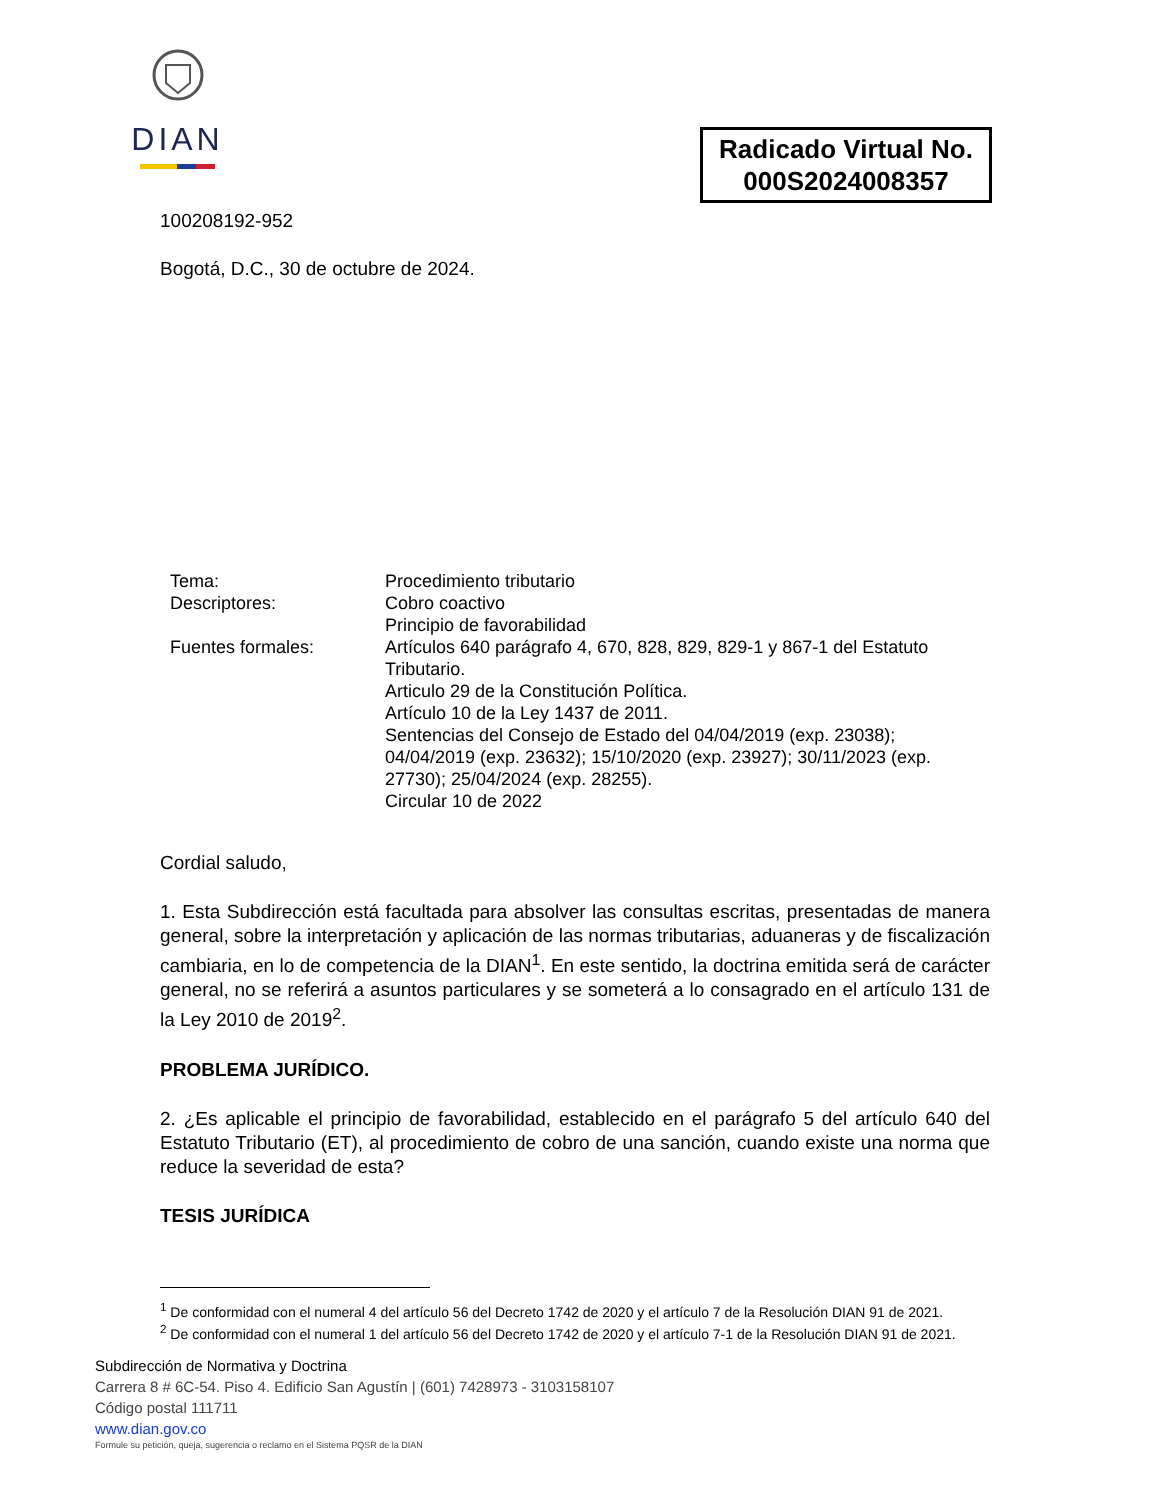DIAN
Radicado Virtual No.
000S2024008357
100208192-952
Bogotá, D.C., 30 de octubre de 2024.
Tema: Procedimiento tributario
Descriptores: Cobro coactivo
Principio de favorabilidad
Fuentes formales: Artículos 640 parágrafo 4, 670, 828, 829, 829-1 y 867-1 del Estatuto Tributario.
Articulo 29 de la Constitución Política.
Artículo 10 de la Ley 1437 de 2011.
Sentencias del Consejo de Estado del 04/04/2019 (exp. 23038); 04/04/2019 (exp. 23632); 15/10/2020 (exp. 23927); 30/11/2023 (exp. 27730); 25/04/2024 (exp. 28255).
Circular 10 de 2022
Cordial saludo,
1. Esta Subdirección está facultada para absolver las consultas escritas, presentadas de manera general, sobre la interpretación y aplicación de las normas tributarias, aduaneras y de fiscalización cambiaria, en lo de competencia de la DIAN<sup>1</sup>. En este sentido, la doctrina emitida será de carácter general, no se referirá a asuntos particulares y se someterá a lo consagrado en el artículo 131 de la Ley 2010 de 2019<sup>2</sup>.
PROBLEMA JURÍDICO.
2. ¿Es aplicable el principio de favorabilidad, establecido en el parágrafo 5 del artículo 640 del Estatuto Tributario (ET), al procedimiento de cobro de una sanción, cuando existe una norma que reduce la severidad de esta?
TESIS JURÍDICA
<sup>1</sup> De conformidad con el numeral 4 del artículo 56 del Decreto 1742 de 2020 y el artículo 7 de la Resolución DIAN 91 de 2021.
<sup>2</sup> De conformidad con el numeral 1 del artículo 56 del Decreto 1742 de 2020 y el artículo 7-1 de la Resolución DIAN 91 de 2021.
Subdirección de Normativa y Doctrina
Carrera 8 # 6C-54. Piso 4. Edificio San Agustín | (601) 7428973 - 3103158107
Código postal 111711
www.dian.gov.co
Formule su petición, queja, sugerencia o reclamo en el Sistema PQSR de la DIAN